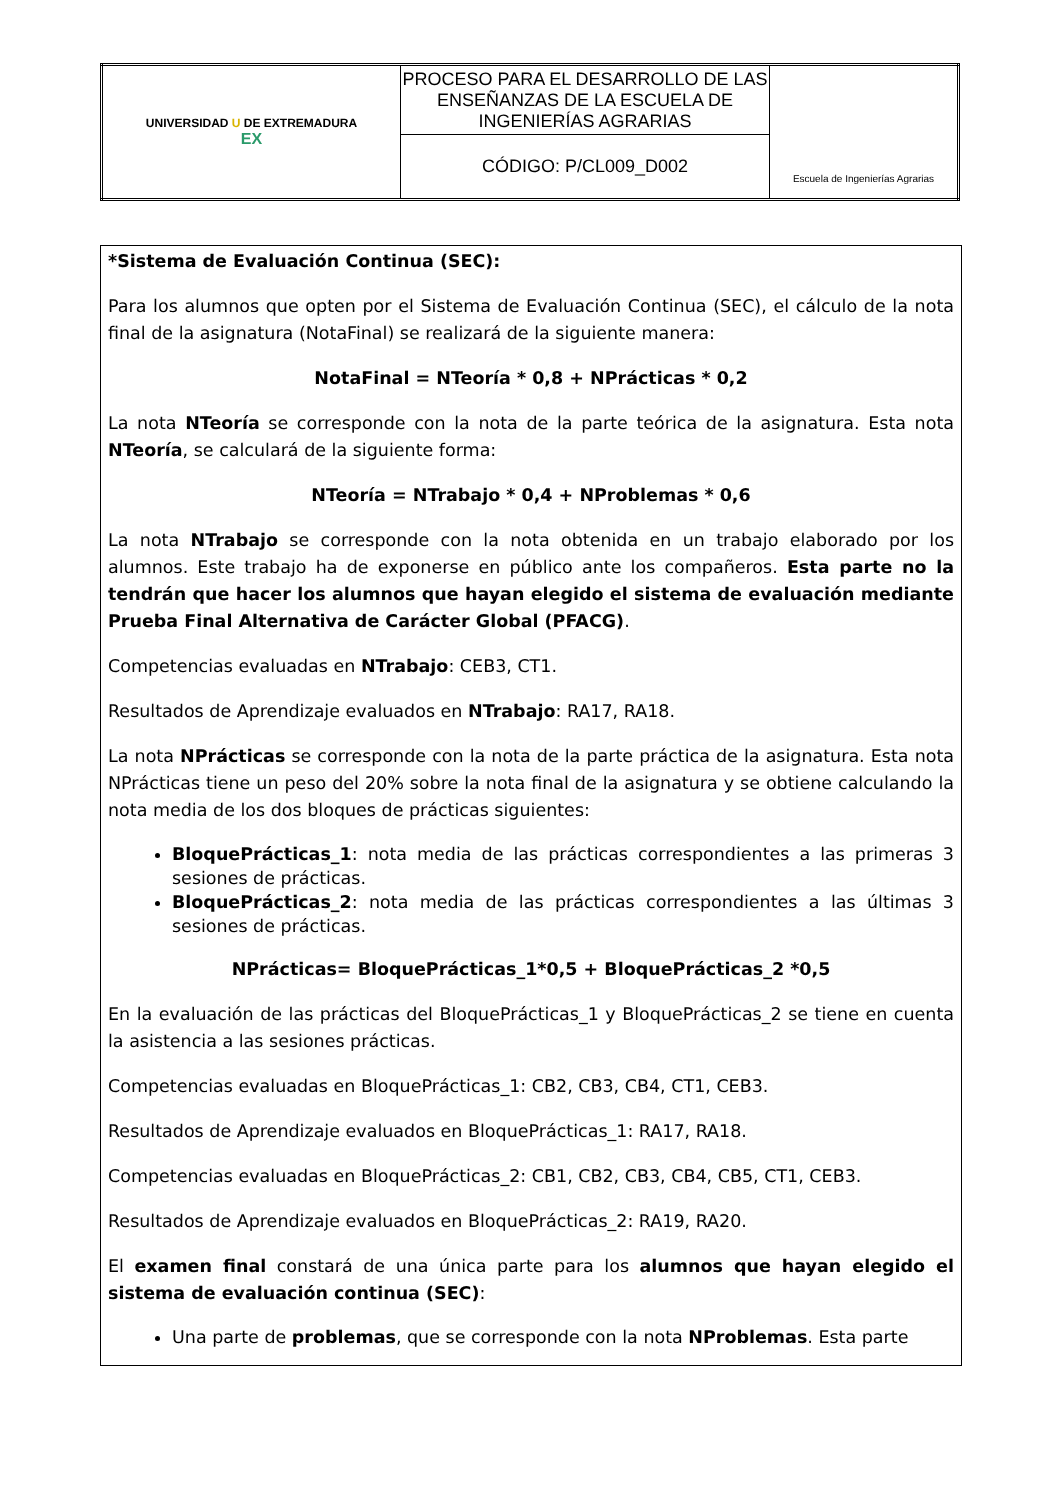| UNIVERSIDAD U DE EXTREMADURA EX | PROCESO PARA EL DESARROLLO DE LAS ENSEÑANZAS DE LA ESCUELA DE INGENIERÍAS AGRARIAS | Escuela de Ingenierías Agrarias |
| | CÓDIGO: P/CL009_D002 | |
*Sistema de Evaluación Continua (SEC):
Para los alumnos que opten por el Sistema de Evaluación Continua (SEC), el cálculo de la nota final de la asignatura (NotaFinal) se realizará de la siguiente manera:
NotaFinal = NTeoría * 0,8 + NPrácticas * 0,2
La nota NTeoría se corresponde con la nota de la parte teórica de la asignatura. Esta nota NTeoría, se calculará de la siguiente forma:
NTeoría = NTrabajo * 0,4 + NProblemas * 0,6
La nota NTrabajo se corresponde con la nota obtenida en un trabajo elaborado por los alumnos. Este trabajo ha de exponerse en público ante los compañeros. Esta parte no la tendrán que hacer los alumnos que hayan elegido el sistema de evaluación mediante Prueba Final Alternativa de Carácter Global (PFACG).
Competencias evaluadas en NTrabajo: CEB3, CT1.
Resultados de Aprendizaje evaluados en NTrabajo: RA17, RA18.
La nota NPrácticas se corresponde con la nota de la parte práctica de la asignatura. Esta nota NPrácticas tiene un peso del 20% sobre la nota final de la asignatura y se obtiene calculando la nota media de los dos bloques de prácticas siguientes:
BloquePrácticas_1: nota media de las prácticas correspondientes a las primeras 3 sesiones de prácticas.
BloquePrácticas_2: nota media de las prácticas correspondientes a las últimas 3 sesiones de prácticas.
NPrácticas= BloquePrácticas_1*0,5 + BloquePrácticas_2 *0,5
En la evaluación de las prácticas del BloquePrácticas_1 y BloquePrácticas_2 se tiene en cuenta la asistencia a las sesiones prácticas.
Competencias evaluadas en BloquePrácticas_1: CB2, CB3, CB4, CT1, CEB3.
Resultados de Aprendizaje evaluados en BloquePrácticas_1: RA17, RA18.
Competencias evaluadas en BloquePrácticas_2: CB1, CB2, CB3, CB4, CB5, CT1, CEB3.
Resultados de Aprendizaje evaluados en BloquePrácticas_2: RA19, RA20.
El examen final constará de una única parte para los alumnos que hayan elegido el sistema de evaluación continua (SEC):
Una parte de problemas, que se corresponde con la nota NProblemas. Esta parte